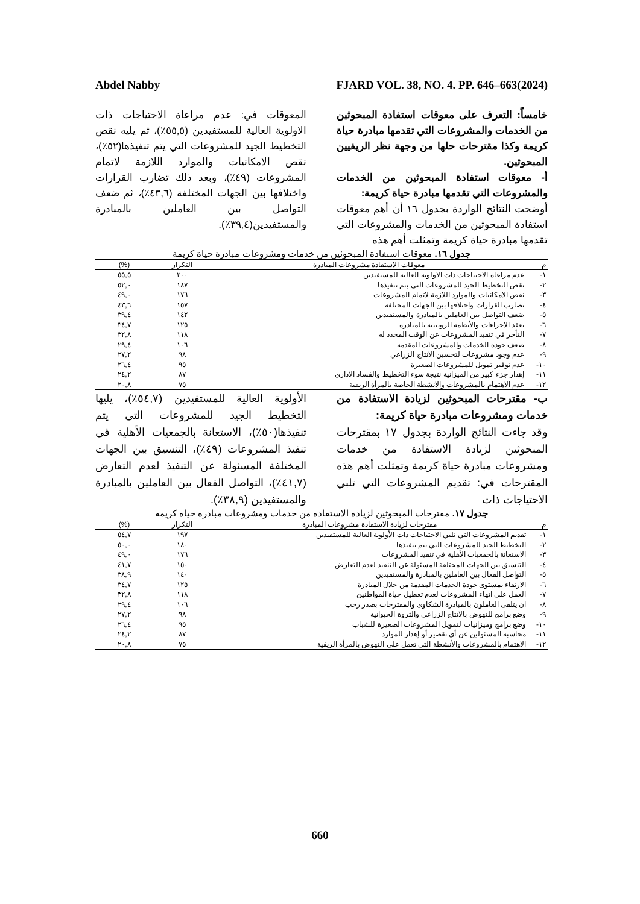Abdel Nabby FJARD VOL. 38, NO. 4. PP. 646–663(2024)
خامساً: التعرف على معوقات استفادة المبحوثين من الخدمات والمشروعات التي تقدمها مبادرة حياة كريمة وكذا مقترحات حلها من وجهة نظر الريفيين المبحوثين.
أ- معوقات استفادة المبحوثين من الخدمات والمشروعات التي تقدمها مبادرة حياة كريمة:
أوضحت النتائج الواردة بجدول ١٦ أن أهم معوقات استفادة المبحوثين من الخدمات والمشروعات التي تقدمها مبادرة حياة كريمة وتمثلت أهم هذه
المعوقات في: عدم مراعاة الاحتياجات ذات الاولوية العالية للمستفيدين (٥٥,٥٪)، ثم يليه نقص التخطيط الجيد للمشروعات التي يتم تنفيذها(٥٢٪)، نقص الامكانيات والموارد اللازمة لاتمام المشروعات (٤٩٪)، وبعد ذلك تضارب القرارات واختلافها بين الجهات المختلفة (٤٣,٦٪)، ثم ضعف التواصل بين العاملين بالمبادرة والمستفيدين(٣٩,٤٪).
جدول ١٦. معوقات استفادة المبحوثين من خدمات ومشروعات مبادرة حياة كريمة
| م | معوقات الاستفادة مشروعات المبادرة | التكرار | (%) |
| --- | --- | --- | --- |
| ١- | عدم مراعاة الاحتياجات ذات الاولوية العالية للمستفيدين | ٢٠٠ | ٥٥,٥ |
| ٢- | نقص التخطيط الجيد للمشروعات التي يتم تنفيذها | ١٨٧ | ٥٢,٠ |
| ٣- | نقص الامكانيات والموارد اللازمة لاتمام المشروعات | ١٧٦ | ٤٩,٠ |
| ٤- | تضارب القرارات واختلافها بين الجهات المختلفة | ١٥٧ | ٤٣,٦ |
| ٥- | ضعف التواصل بين العاملين بالمبادرة والمستفيدين | ١٤٢ | ٣٩,٤ |
| ٦- | تعقد الاجراءات والأنظمة الروتينية بالمبادرة | ١٢٥ | ٣٤,٧ |
| ٧- | التأخر في تنفيذ المشروعات عن الوقت المحدد له | ١١٨ | ٣٢,٨ |
| ٨- | ضعف جودة الخدمات والمشروعات المقدمة | ١٠٦ | ٢٩,٤ |
| ٩- | عدم وجود مشروعات لتحسين الانتاج الزراعي | ٩٨ | ٢٧,٢ |
| ١٠- | عدم توفير تمويل للمشروعات الصغيرة | ٩٥ | ٢٦,٤ |
| ١١- | إهدار جزء كبير من الميزانية نتيجة سوء التخطيط والفساد الاداري | ٨٧ | ٢٤,٢ |
| ١٢- | عدم الاهتمام بالمشروعات والانشطة الخاصة بالمرأة الريفية | ٧٥ | ٢٠,٨ |
ب- مقترحات المبحوثين لزيادة الاستفادة من خدمات ومشروعات مبادرة حياة كريمة:
وقد جاءت النتائج الواردة بجدول ١٧ بمقترحات المبحوثين لزيادة الاستفادة من خدمات ومشروعات مبادرة حياة كريمة وتمثلت أهم هذه المقترحات في: تقديم المشروعات التي تلبي الاحتياجات ذات
الأولوية العالية للمستفيدين (٥٤,٧٪)، يليها التخطيط الجيد للمشروعات التي يتم تنفيذها(٥٠٪)، الاستعانة بالجمعيات الأهلية في تنفيذ المشروعات (٤٩٪)، التنسيق بين الجهات المختلفة المسئولة عن التنفيذ لعدم التعارض (٤١,٧٪)، التواصل الفعال بين العاملين بالمبادرة والمستفيدين (٣٨,٩٪).
جدول ١٧. مقترحات المبحوثين لزيادة الاستفادة من خدمات ومشروعات مبادرة حياة كريمة
| م | مقترحات لزيادة الاستفادة مشروعات المبادرة | التكرار | (%) |
| --- | --- | --- | --- |
| ١- | تقديم المشروعات التي تلبي الاحتياجات ذات الأولوية العالية للمستفيدين | ١٩٧ | ٥٤,٧ |
| ٢- | التخطيط الجيد للمشروعات التي يتم تنفيذها | ١٨٠ | ٥٠,٠ |
| ٣- | الاستعانة بالجمعيات الأهلية في تنفيذ المشروعات | ١٧٦ | ٤٩,٠ |
| ٤- | التنسيق بين الجهات المختلفة المسئولة عن التنفيذ لعدم التعارض | ١٥٠ | ٤١,٧ |
| ٥- | التواصل الفعال بين العاملين بالمبادرة والمستفيدين | ١٤٠ | ٣٨,٩ |
| ٦- | الارتقاء بمستوى جودة الخدمات المقدمة من خلال المبادرة | ١٢٥ | ٣٤,٧ |
| ٧- | العمل على انهاء المشروعات لعدم تعطيل حياة المواطنين | ١١٨ | ٣٢,٨ |
| ٨- | ان يتلقى العاملون بالمبادرة الشكاوى والمقترحات بصدر رحب | ١٠٦ | ٢٩,٤ |
| ٩- | وضع برامج للنهوض بالانتاج الزراعي والثروة الحيوانية | ٩٨ | ٢٧,٢ |
| ١٠- | وضع برامج وميزانيات لتمويل المشروعات الصغيرة للشباب | ٩٥ | ٢٦,٤ |
| ١١- | محاسبة المسئولين عن أي تقصير أو إهدار للموارد | ٨٧ | ٢٤,٢ |
| ١٢- | الاهتمام بالمشروعات والأنشطة التي تعمل على النهوض بالمرأة الريفية | ٧٥ | ٢٠,٨ |
660